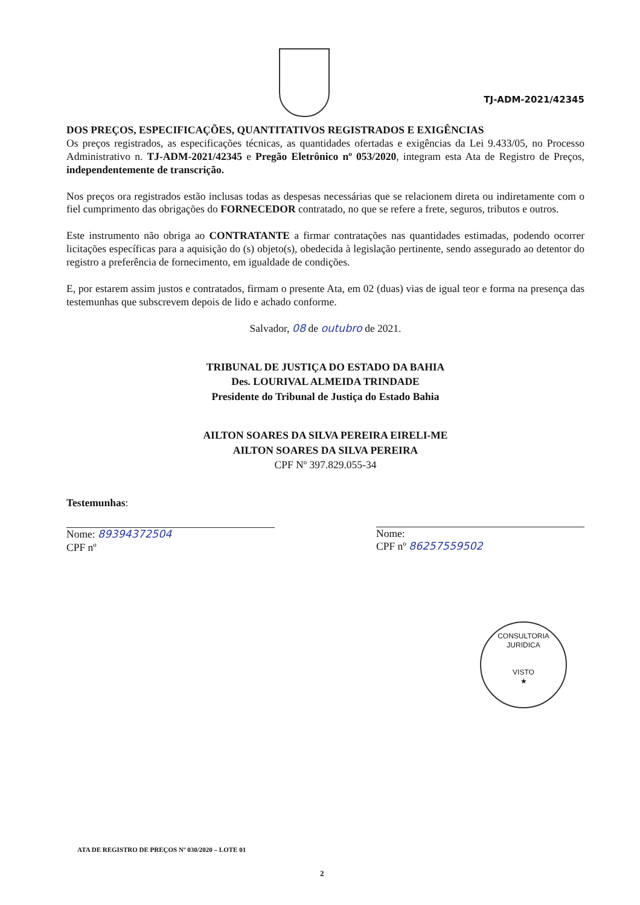TJ-ADM-2021/42345
DOS PREÇOS, ESPECIFICAÇÕES, QUANTITATIVOS REGISTRADOS E EXIGÊNCIAS
Os preços registrados, as especificações técnicas, as quantidades ofertadas e exigências da Lei 9.433/05, no Processo Administrativo n. TJ-ADM-2021/42345 e Pregão Eletrônico nº 053/2020, integram esta Ata de Registro de Preços, independentemente de transcrição.
Nos preços ora registrados estão inclusas todas as despesas necessárias que se relacionem direta ou indiretamente com o fiel cumprimento das obrigações do FORNECEDOR contratado, no que se refere a frete, seguros, tributos e outros.
Este instrumento não obriga ao CONTRATANTE a firmar contratações nas quantidades estimadas, podendo ocorrer licitações específicas para a aquisição do (s) objeto(s), obedecida à legislação pertinente, sendo assegurado ao detentor do registro a preferência de fornecimento, em igualdade de condições.
E, por estarem assim justos e contratados, firmam o presente Ata, em 02 (duas) vias de igual teor e forma na presença das testemunhas que subscrevem depois de lido e achado conforme.
Salvador, 08 de outubro de 2021.
TRIBUNAL DE JUSTIÇA DO ESTADO DA BAHIA
Des. LOURIVAL ALMEIDA TRINDADE
Presidente do Tribunal de Justiça do Estado Bahia
AILTON SOARES DA SILVA PEREIRA EIRELI-ME
AILTON SOARES DA SILVA PEREIRA
CPF Nº 397.829.055-34
Testemunhas:
Nome: 89394372504
CPF nº
Nome:
CPF nº 86257559502
CONSULTORIA JURIDICA
VISTO
★
ATA DE REGISTRO DE PREÇOS Nº 030/2020 – LOTE 01
2